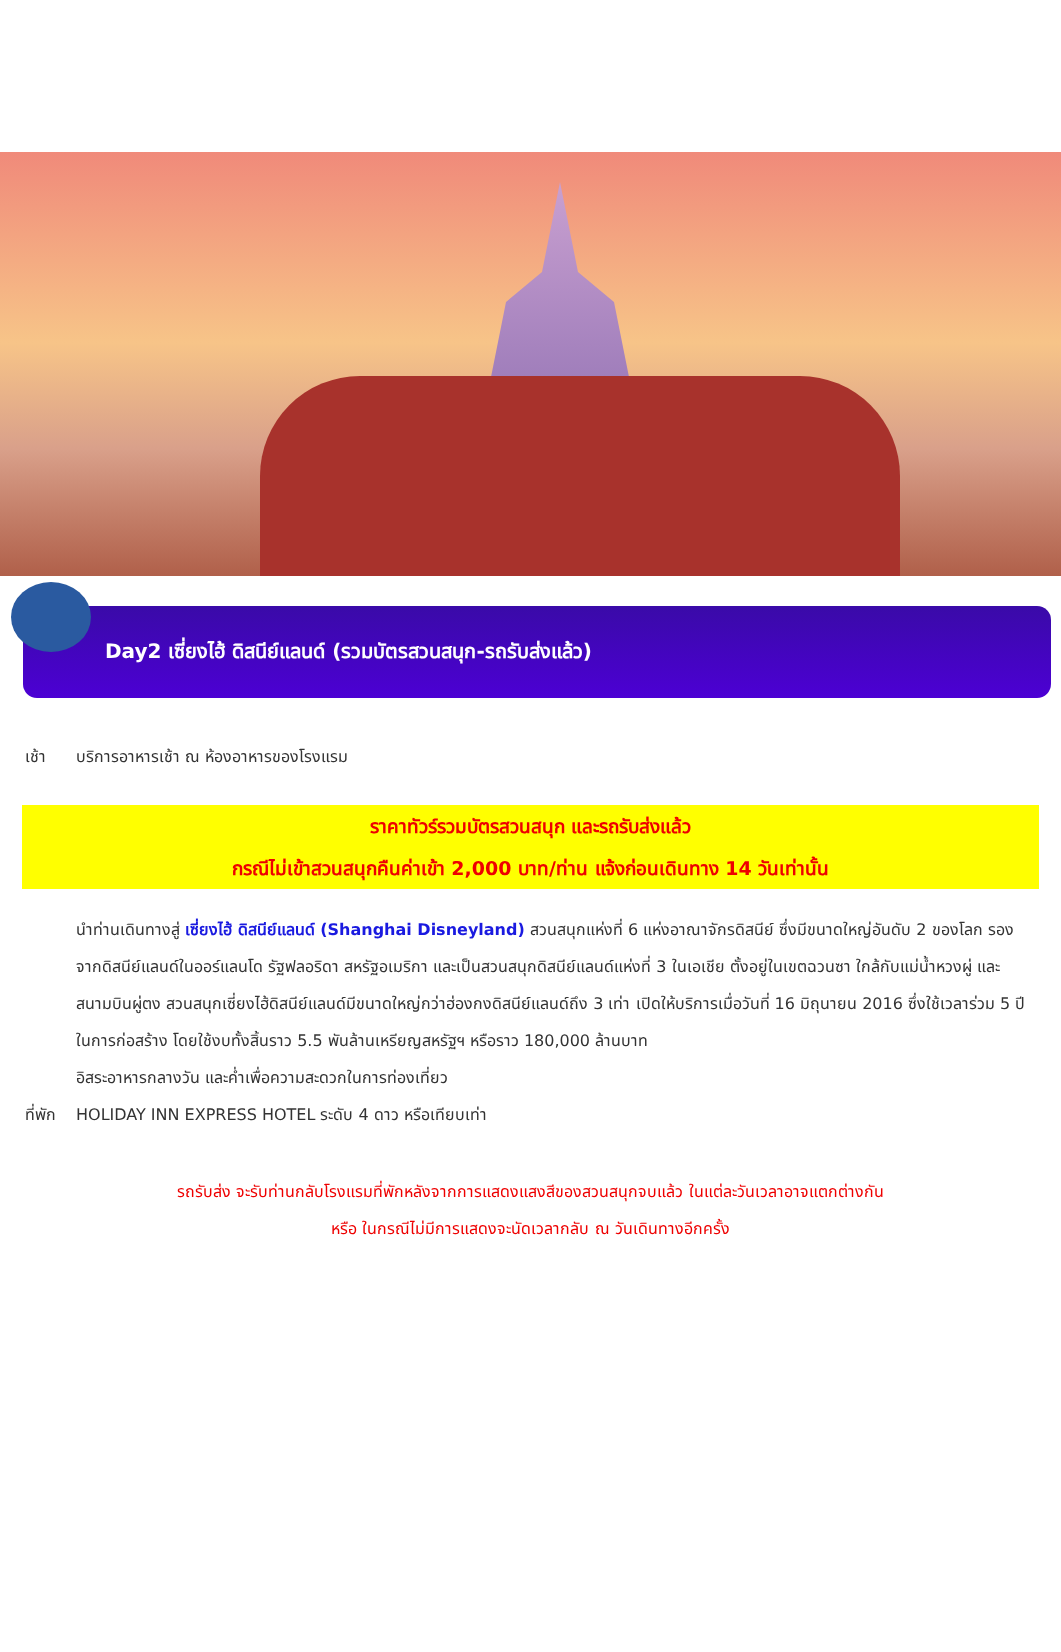Day2 เซี่ยงไฮ้ ดิสนีย์แลนด์ (รวมบัตรสวนสนุก-รถรับส่งแล้ว)
เช้า บริการอาหารเช้า ณ ห้องอาหารของโรงแรม
ราคาทัวร์รวมบัตรสวนสนุก และรถรับส่งแล้ว
กรณีไม่เข้าสวนสนุกคืนค่าเข้า 2,000 บาท/ท่าน แจ้งก่อนเดินทาง 14 วันเท่านั้น
นำท่านเดินทางสู่ เซี่ยงไฮ้ ดิสนีย์แลนด์ (Shanghai Disneyland) สวนสนุกแห่งที่ 6 แห่งอาณาจักรดิสนีย์ ซึ่งมีขนาดใหญ่อันดับ 2 ของโลก รองจากดิสนีย์แลนด์ในออร์แลนโด รัฐฟลอริดา สหรัฐอเมริกา และเป็นสวนสนุกดิสนีย์แลนด์แห่งที่ 3 ในเอเชีย ตั้งอยู่ในเขตฉวนซา ใกล้กับแม่น้ำหวงผู่ และสนามบินผู่ตง สวนสนุกเซี่ยงไฮ้ดิสนีย์แลนด์มีขนาดใหญ่กว่าฮ่องกงดิสนีย์แลนด์ถึง 3 เท่า เปิดให้บริการเมื่อวันที่ 16 มิถุนายน 2016 ซึ่งใช้เวลาร่วม 5 ปีในการก่อสร้าง โดยใช้งบทั้งสิ้นราว 5.5 พันล้านเหรียญสหรัฐฯ หรือราว 180,000 ล้านบาท
อิสระอาหารกลางวัน และค่ำเพื่อความสะดวกในการท่องเที่ยว
ที่พัก
HOLIDAY INN EXPRESS HOTEL ระดับ 4 ดาว หรือเทียบเท่า
รถรับส่ง จะรับท่านกลับโรงแรมที่พักหลังจากการแสดงแสงสีของสวนสนุกจบแล้ว ในแต่ละวันเวลาอาจแตกต่างกัน
หรือ ในกรณีไม่มีการแสดงจะนัดเวลากลับ ณ วันเดินทางอีกครั้ง